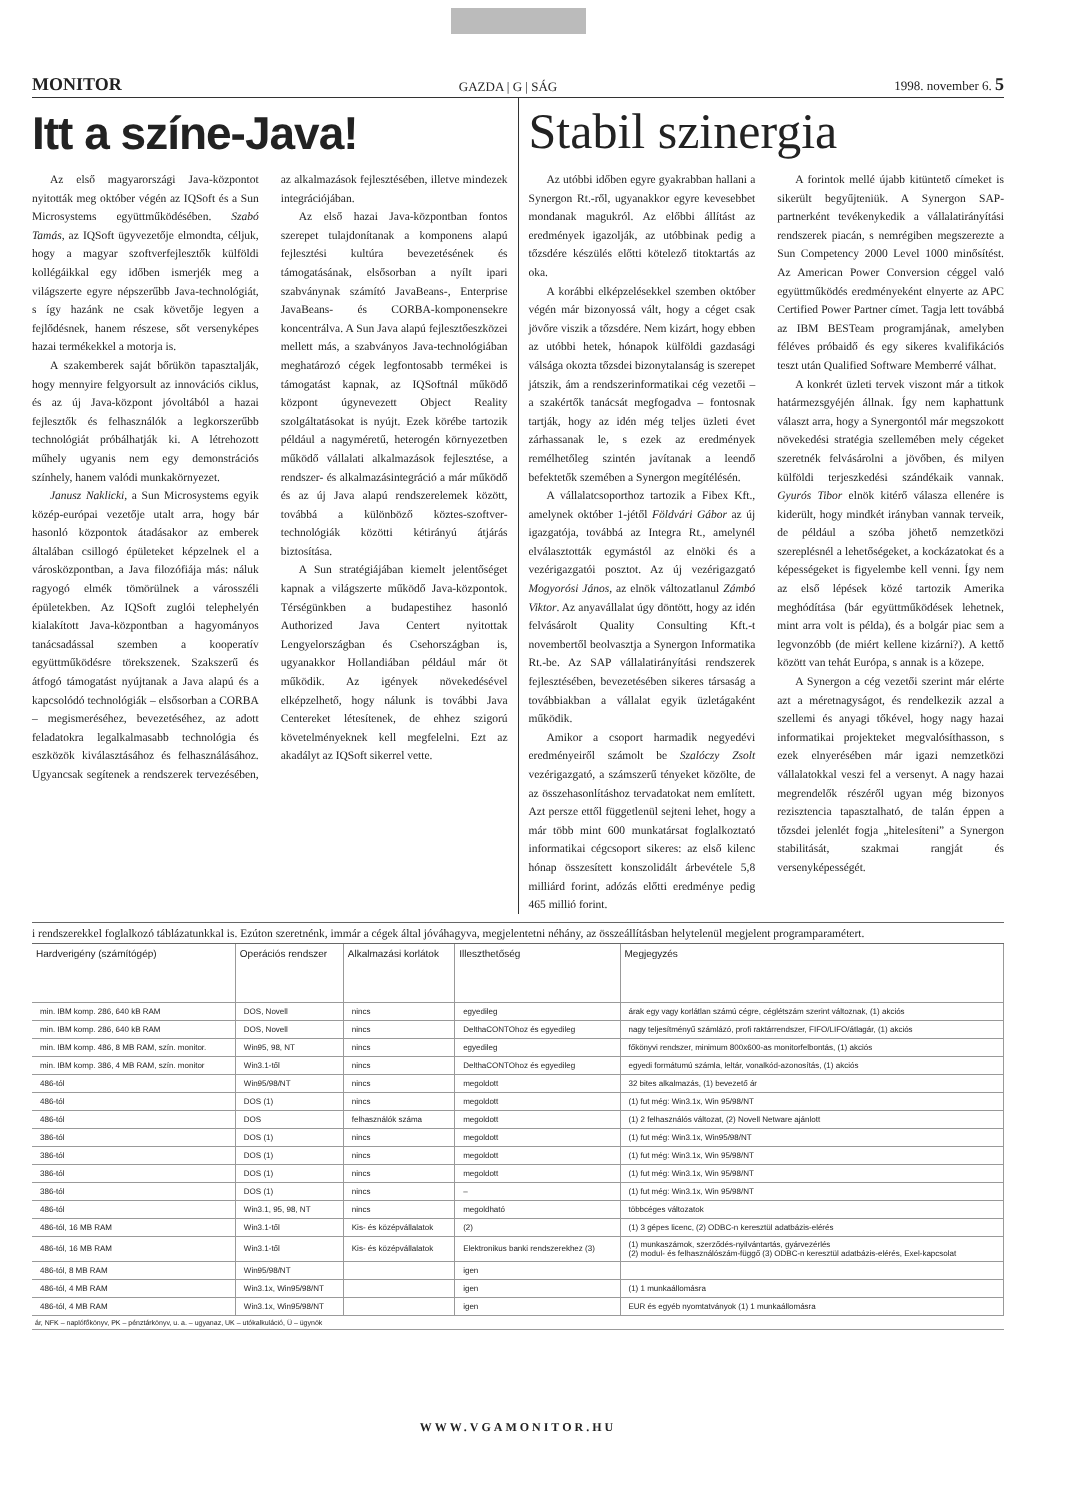MONITOR GAZDA | G | SÁG 1998. november 6. 5
Itt a színe-Java!
Az első magyarországi Java-központot nyitották meg október végén az IQSoft és a Sun Microsystems együttműködésében. Szabó Tamás, az IQSoft ügyvezetője elmondta, céljuk, hogy a magyar szoftverfejlesztők külföldi kollégáikkal egy időben ismerjék meg a világszerte egyre népszerűbb Java-technológiát, s így hazánk ne csak követője legyen a fejlődésnek, hanem részese, sőt versenyképes hazai termékekkel a motorja is.
A szakemberek saját bőrükön tapasztalják, hogy mennyire felgyorsult az innovációs ciklus, és az új Java-központ jóvoltából a hazai fejlesztők és felhasználók a legkorszerűbb technológiát próbálhatják ki. A létrehozott műhely ugyanis nem egy demonstrációs színhely, hanem valódi munkakörnyezet.
Janusz Naklicki, a Sun Microsystems egyik közép-európai vezetője utalt arra, hogy bár hasonló központok átadásakor az emberek általában csillogó épületeket képzelnek el a városközpontban, a Java filozófiája más: náluk ragyogó elmék tömörülnek a városszéli épületekben. Az IQSoft zuglói telephelyén kialakított Java-központban a hagyományos tanácsadással szemben a kooperatív együttműködésre törekszenek. Szakszerű és átfogó támogatást nyújtanak a Java alapú és a kapcsolódó technológiák – elsősorban a CORBA – megismeréséhez, bevezetéséhez, az adott feladatokra legalkalmasabb technológia és eszközök kiválasztásához és felhasználásához. Ugyancsak segítenek a rendszerek tervezésében, az alkalmazások fejlesztésében, illetve mindezek integrációjában.
Az első hazai Java-központban fontos szerepet tulajdonítanak a komponens alapú fejlesztési kultúra bevezetésének és támogatásának, elsősorban a nyílt ipari szabványnak számító JavaBeans-, Enterprise JavaBeans- és CORBA-komponensekre koncentrálva. A Sun Java alapú fejlesztőeszközei mellett más, a szabványos Java-technológiában meghatározó cégek legfontosabb termékei is támogatást kapnak, az IQSoftnál működő központ úgynevezett Object Reality szolgáltatásokat is nyújt. Ezek körébe tartozik például a nagyméretű, heterogén környezetben működő vállalati alkalmazások fejlesztése, a rendszer- és alkalmazásintegráció a már működő és az új Java alapú rendszerelemek között, továbbá a különböző köztes-szoftver-technológiák közötti kétirányú átjárás biztosítása.
A Sun stratégiájában kiemelt jelentőséget kapnak a világszerte működő Java-központok. Térségünkben a budapestihez hasonló Authorized Java Centert nyitottak Lengyelországban és Csehországban is, ugyanakkor Hollandiában például már öt működik. Az igények növekedésével elképzelhető, hogy nálunk is további Java Centereket létesítenek, de ehhez szigorú követelményeknek kell megfelelni. Ezt az akadályt az IQSoft sikerrel vette.
Stabil szinergia
Az utóbbi időben egyre gyakrabban hallani a Synergon Rt.-ről, ugyanakkor egyre kevesebbet mondanak magukról. Az előbbi állítást az eredmények igazolják, az utóbbinak pedig a tőzsdére készülés előtti kötelező titoktartás az oka.
A korábbi elképzelésekkel szemben október végén már bizonyossá vált, hogy a céget csak jövőre viszik a tőzsdére. Nem kizárt, hogy ebben az utóbbi hetek, hónapok külföldi gazdasági válsága okozta tőzsdei bizonytalanság is szerepet játszik, ám a rendszerinformatikai cég vezetői – a szakértők tanácsát megfogadva – fontosnak tartják, hogy az idén még teljes üzleti évet zárhassanak le, s ezek az eredmények remélhetőleg szintén javítanak a leendő befektetők szemében a Synergon megítélésén.
A vállalatcsoporthoz tartozik a Fibex Kft., amelynek október 1-jétől Földvári Gábor az új igazgatója, továbbá az Integra Rt., amelynél elválasztották egymástól az elnöki és a vezérigazgatói posztot. Az új vezérigazgató Mogyorósi János, az elnök változatlanul Zámbó Viktor. Az anyavállalat úgy döntött, hogy az idén felvásárolt Quality Consulting Kft.-t novembertől beolvasztja a Synergon Informatika Rt.-be. Az SAP vállalatirányítási rendszerek fejlesztésében, bevezetésében sikeres társaság a továbbiakban a vállalat egyik üzletágaként működik.
Amikor a csoport harmadik negyedévi eredményeiről számolt be Szalóczy Zsolt vezérigazgató, a számszerű tényeket közölte, de az összehasonlításhoz tervadatokat nem említett. Azt persze ettől függetlenül sejteni lehet, hogy a már több mint 600 munkatársat foglalkoztató informatikai cégcsoport sikeres: az első kilenc hónap összesített konszolidált árbevétele 5,8 milliárd forint, adózás előtti eredménye pedig 465 millió forint.
A forintok mellé újabb kitüntető címeket is sikerült begyűjteniük. A Synergon SAP-partnerként tevékenykedik a vállalatirányítási rendszerek piacán, s nemrégiben megszerezte a Sun Competency 2000 Level 1000 minősítést. Az American Power Conversion céggel való együttműködés eredményeként elnyerte az APC Certified Power Partner címet. Tagja lett továbbá az IBM BESTeam programjának, amelyben féléves próbaidő és egy sikeres kvalifikációs teszt után Qualified Software Memberré válhat.
A konkrét üzleti tervek viszont már a titkok határmezsgyéjén állnak. Így nem kaphattunk választ arra, hogy a Synergontól már megszokott növekedési stratégia szellemében mely cégeket szeretnék felvásárolni a jövőben, és milyen külföldi terjeszkedési szándékaik vannak. Gyurós Tibor elnök kitérő válasza ellenére is kiderült, hogy mindkét irányban vannak terveik, de például a szóba jöhető nemzetközi szereplésnél a lehetőségeket, a kockázatokat és a képességeket is figyelembe kell venni. Így nem az első lépések közé tartozik Amerika meghódítása (bár együttműködések lehetnek, mint arra volt is példa), és a bolgár piac sem a legvonzóbb (de miért kellene kizárni?). A kettő között van tehát Európa, s annak is a közepe.
A Synergon a cég vezetői szerint már elérte azt a méretnagyságot, és rendelkezik azzal a szellemi és anyagi tőkével, hogy nagy hazai informatikai projekteket megvalósíthasson, s ezek elnyerésében már igazi nemzetközi vállalatokkal veszi fel a versenyt. A nagy hazai megrendelők részéről ugyan még bizonyos rezisztencia tapasztalható, de talán éppen a tőzsdei jelenlét fogja „hitelesíteni” a Synergon stabilitását, szakmai rangját és versenyképességét.
i rendszerekkel foglalkozó táblázatunkkal is. Ezúton szeretnénk, immár a cégek által jóváhagyva, megjelentetni néhány, az összeállításban helytelenül megjelent programparamétert.
| Hardverigény (számítógép) | Operációs rendszer | Alkalmazási korlátok | Illeszthetőség | Megjegyzés |
| --- | --- | --- | --- | --- |
| min. IBM komp. 286, 640 kB RAM | DOS, Novell | nincs | egyedileg | árak egy vagy korlátlan számú cégre, céglétszám szerint változnak, (1) akciós |
| min. IBM komp. 286, 640 kB RAM | DOS, Novell | nincs | DelthaCONTOhoz és egyedileg | nagy teljesítményű számlázó, profi raktárrendszer, FIFO/LIFO/átlagár, (1) akciós |
| min. IBM komp. 486, 8 MB RAM, szín. monitor. | Win95, 98, NT | nincs | egyedileg | főkönyvi rendszer, minimum 800x600-as monitorfelbontás, (1) akciós |
| min. IBM komp. 386, 4 MB RAM, szín. monitor | Win3.1-től | nincs | DelthaCONTOhoz és egyedileg | egyedi formátumú számla, leltár, vonalkód-azonosítás, (1) akciós |
| 486-tól | Win95/98/NT | nincs | megoldott | 32 bites alkalmazás, (1) bevezető ár |
| 486-tól | DOS (1) | nincs | megoldott | (1) fut még: Win3.1x, Win 95/98/NT |
| 486-tól | DOS | felhasználók száma | megoldott | (1) 2 felhasználós változat, (2) Novell Netware ajánlott |
| 386-tól | DOS (1) | nincs | megoldott | (1) fut még: Win3.1x, Win95/98/NT |
| 386-tól | DOS (1) | nincs | megoldott | (1) fut még: Win3.1x, Win 95/98/NT |
| 386-tól | DOS (1) | nincs | megoldott | (1) fut még: Win3.1x, Win 95/98/NT |
| 386-tól | DOS (1) | nincs | – | (1) fut még: Win3.1x, Win 95/98/NT |
| 486-tól | Win3.1, 95, 98, NT | nincs | megoldható | többcéges változatok |
| 486-tól, 16 MB RAM | Win3.1-től | Kis- és középvállalatok | (2) | (1) 3 gépes licenc, (2) ODBC-n keresztül adatbázis-elérés |
| 486-tól, 16 MB RAM | Win3.1-től | Kis- és középvállalatok | Elektronikus banki rendszerekhez (3) | (1) munkaszámok, szerződés-nyilvántartás, gyárvezérlés (2) modul- és felhasználószám-függő (3) ODBC-n keresztül adatbázis-elérés, Exel-kapcsolat |
| 486-tól, 8 MB RAM | Win95/98/NT | | igen | |
| 486-tól, 4 MB RAM | Win3.1x, Win95/98/NT | | igen | (1) 1 munkaállomásra |
| 486-tól, 4 MB RAM | Win3.1x, Win95/98/NT | | igen | EUR és egyéb nyomtatványok (1) 1 munkaállomásra |
ár, NFK – naplófőkönyv, PK – pénztárkönyv, u. a. – ugyanaz, UK – utókalkuláció, Ü – ügynök
WWW.VGAMONITOR.HU